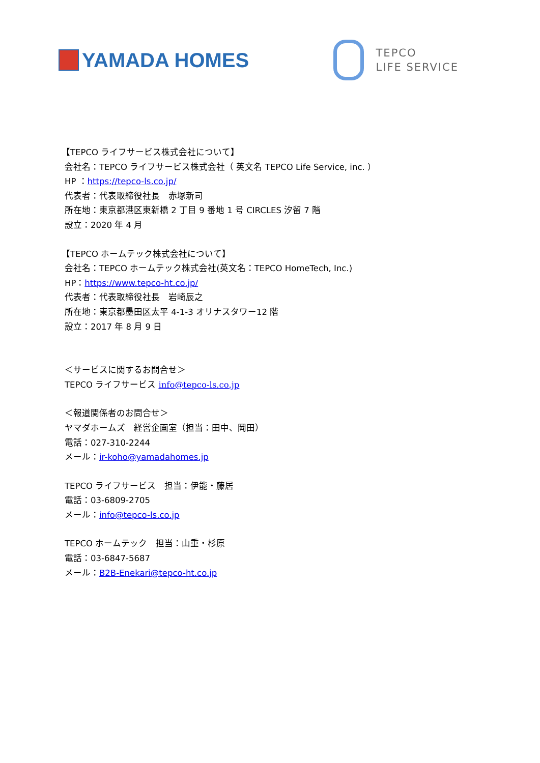YAMADA HOMES
TEPCO
LIFE SERVICE
【TEPCO ライフサービス株式会社について】
会社名：TEPCO ライフサービス株式会社（ 英文名 TEPCO Life Service, inc. ）
HP ：https://tepco-ls.co.jp/
代表者：代表取締役社長　赤塚新司
所在地：東京都港区東新橋 2 丁目 9 番地 1 号 CIRCLES 汐留 7 階
設立：2020 年 4 月
【TEPCO ホームテック株式会社について】
会社名：TEPCO ホームテック株式会社(英文名：TEPCO HomeTech, Inc.)
HP：https://www.tepco-ht.co.jp/
代表者：代表取締役社長　岩崎辰之
所在地：東京都墨田区太平 4-1-3 オリナスタワー12 階
設立：2017 年 8 月 9 日
＜サービスに関するお問合せ＞
TEPCO ライフサービス info@tepco-ls.co.jp
＜報道関係者のお問合せ＞
ヤマダホームズ　経営企画室（担当：田中、岡田）
電話：027-310-2244
メール：ir-koho@yamadahomes.jp
TEPCO ライフサービス　担当：伊能・藤居
電話：03-6809-2705
メール：info@tepco-ls.co.jp
TEPCO ホームテック　担当：山重・杉原
電話：03-6847-5687
メール：B2B-Enekari@tepco-ht.co.jp